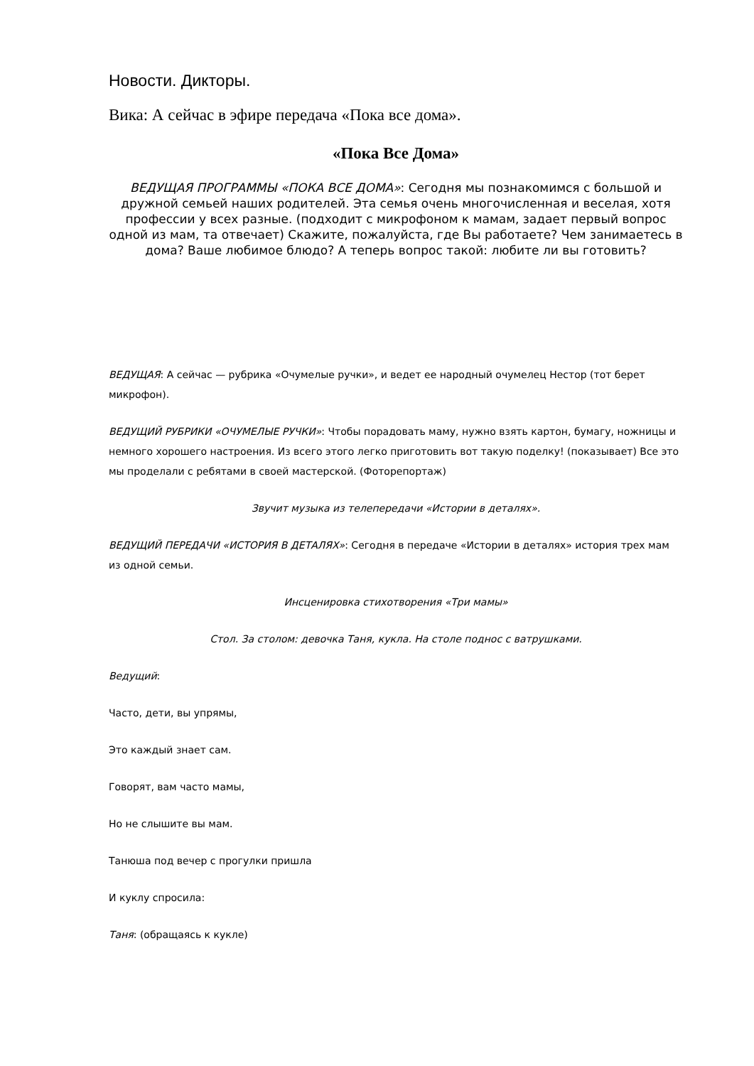Новости. Дикторы.
Вика: А сейчас в эфире передача «Пока все дома».
«Пока Все Дома»
ВЕДУЩАЯ ПРОГРАММЫ «ПОКА ВСЕ ДОМА»: Сегодня мы познакомимся с большой и дружной семьей наших родителей. Эта семья очень многочисленная и веселая, хотя профессии у всех разные. (подходит с микрофоном к мамам, задает первый вопрос одной из мам, та отвечает) Скажите, пожалуйста, где Вы работаете? Чем занимаетесь в дома? Ваше любимое блюдо? А теперь вопрос такой: любите ли вы готовить?
ВЕДУЩАЯ: А сейчас — рубрика «Очумелые ручки», и ведет ее народный очумелец Нестор (тот берет микрофон).
ВЕДУЩИЙ РУБРИКИ «ОЧУМЕЛЫЕ РУЧКИ»: Чтобы порадовать маму, нужно взять картон, бумагу, ножницы и немного хорошего настроения. Из всего этого легко приготовить вот такую поделку! (показывает) Все это мы проделали с ребятами в своей мастерской. (Фоторепортаж)
Звучит музыка из телепередачи «Истории в деталях».
ВЕДУЩИЙ ПЕРЕДАЧИ «ИСТОРИЯ В ДЕТАЛЯХ»: Сегодня в передаче «Истории в деталях» история трех мам из одной семьи.
Инсценировка стихотворения «Три мамы»
Стол. За столом: девочка Таня, кукла. На столе поднос с ватрушками.
Ведущий:
Часто, дети, вы упрямы,
Это каждый знает сам.
Говорят, вам часто мамы,
Но не слышите вы мам.
Танюша под вечер с прогулки пришла
И куклу спросила:
Таня: (обращаясь к кукле)